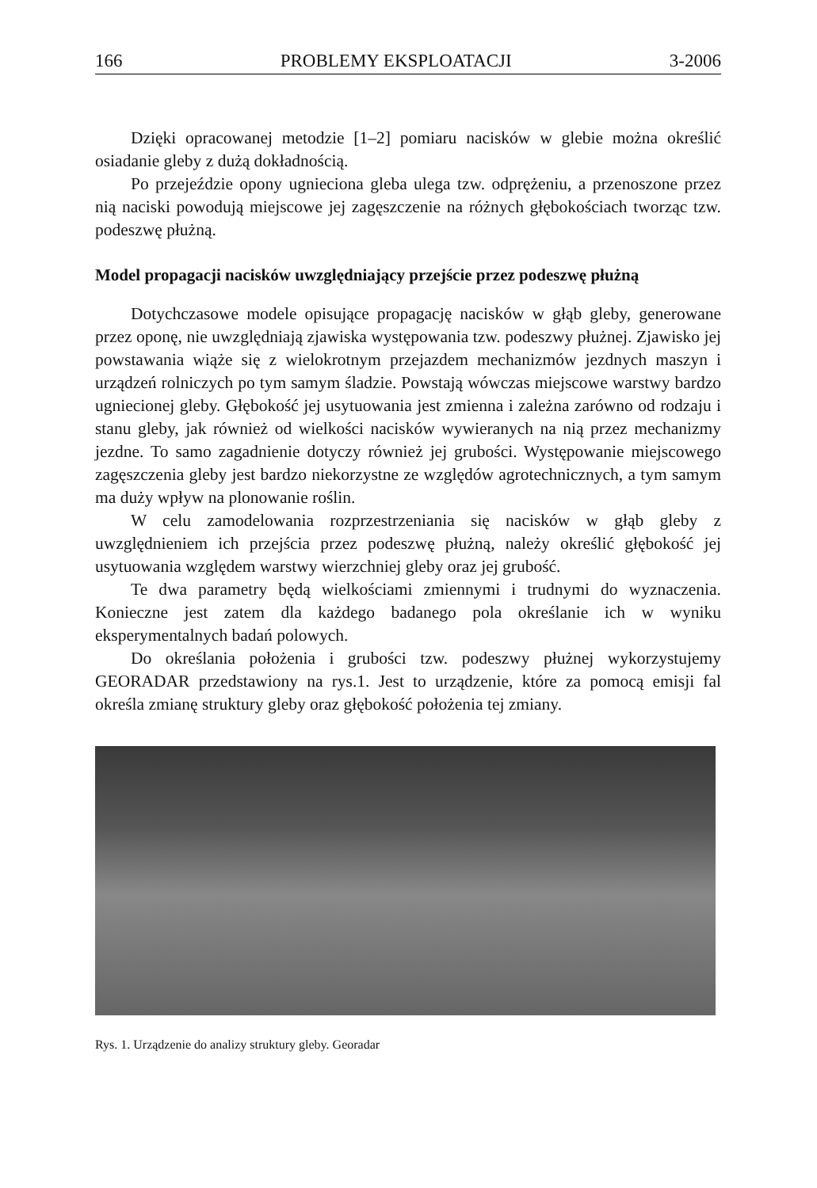166 PROBLEMY EKSPLOATACJI 3-2006
Dzięki opracowanej metodzie [1–2] pomiaru nacisków w glebie można określić osiadanie gleby z dużą dokładnością.
Po przejeździe opony ugnieciona gleba ulega tzw. odprężeniu, a przenoszone przez nią naciski powodują miejscowe jej zagęszczenie na różnych głębokościach tworząc tzw. podeszwę płużną.
Model propagacji nacisków uwzględniający przejście przez podeszwę płużną
Dotychczasowe modele opisujące propagację nacisków w głąb gleby, generowane przez oponę, nie uwzględniają zjawiska występowania tzw. podeszwy płużnej. Zjawisko jej powstawania wiąże się z wielokrotnym przejazdem mechanizmów jezdnych maszyn i urządzeń rolniczych po tym samym śladzie. Powstają wówczas miejscowe warstwy bardzo ugniecionej gleby. Głębokość jej usytuowania jest zmienna i zależna zarówno od rodzaju i stanu gleby, jak również od wielkości nacisków wywieranych na nią przez mechanizmy jezdne. To samo zagadnienie dotyczy również jej grubości. Występowanie miejscowego zagęszczenia gleby jest bardzo niekorzystne ze względów agrotechnicznych, a tym samym ma duży wpływ na plonowanie roślin.
W celu zamodelowania rozprzestrzeniania się nacisków w głąb gleby z uwzględnieniem ich przejścia przez podeszwę płużną, należy określić głębokość jej usytuowania względem warstwy wierzchniej gleby oraz jej grubość.
Te dwa parametry będą wielkościami zmiennymi i trudnymi do wyznaczenia. Konieczne jest zatem dla każdego badanego pola określanie ich w wyniku eksperymentalnych badań polowych.
Do określania położenia i grubości tzw. podeszwy płużnej wykorzystujemy GEORADAR przedstawiony na rys.1. Jest to urządzenie, które za pomocą emisji fal określa zmianę struktury gleby oraz głębokość położenia tej zmiany.
Rys. 1. Urządzenie do analizy struktury gleby. Georadar